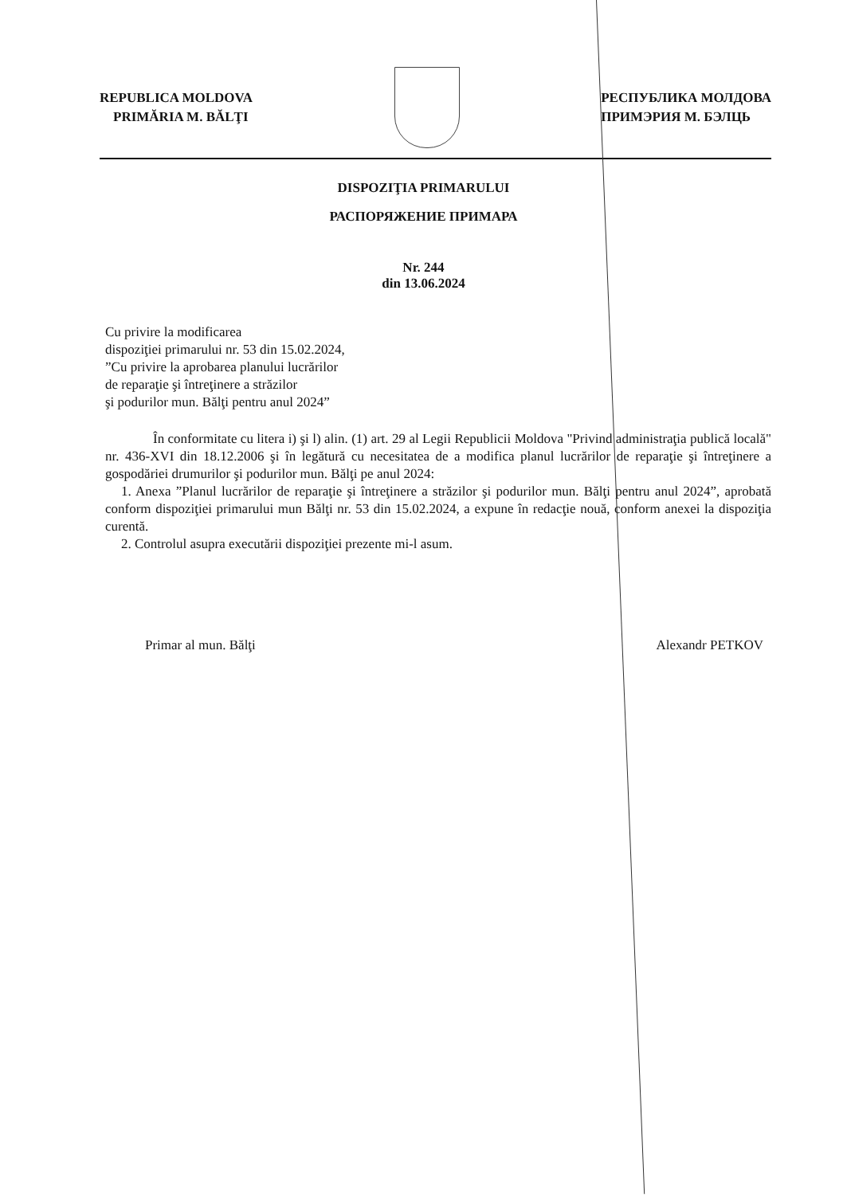REPUBLICA MOLDOVA
PRIMĂRIA M. BĂLŢI
РЕСПУБЛИКА МОЛДОВА
ПРИМЭРИЯ М. БЭЛЦЬ
DISPOZIŢIA PRIMARULUI
РАСПОРЯЖЕНИЕ ПРИМАРА
Nr. 244
din 13.06.2024
Cu privire la modificarea
dispoziţiei primarului nr. 53 din 15.02.2024,
”Cu privire la aprobarea planului lucrărilor
de reparaţie şi întreţinere a străzilor
şi podurilor mun. Bălţi pentru anul 2024”
În conformitate cu litera i) şi l) alin. (1) art. 29 al Legii Republicii Moldova "Privind administraţia publică locală" nr. 436-XVI din 18.12.2006 şi în legătură cu necesitatea de a modifica planul lucrărilor de reparaţie şi întreţinere a gospodăriei drumurilor şi podurilor mun. Bălţi pe anul 2024:
1. Anexa ”Planul lucrărilor de reparaţie şi întreţinere a străzilor şi podurilor mun. Bălţi pentru anul 2024”, aprobată conform dispoziţiei primarului mun Bălţi nr. 53 din 15.02.2024, a expune în redacţie nouă, conform anexei la dispoziţia curentă.
2. Controlul asupra executării dispoziţiei prezente mi-l asum.
Primar al mun. Bălţi Alexandr PETKOV